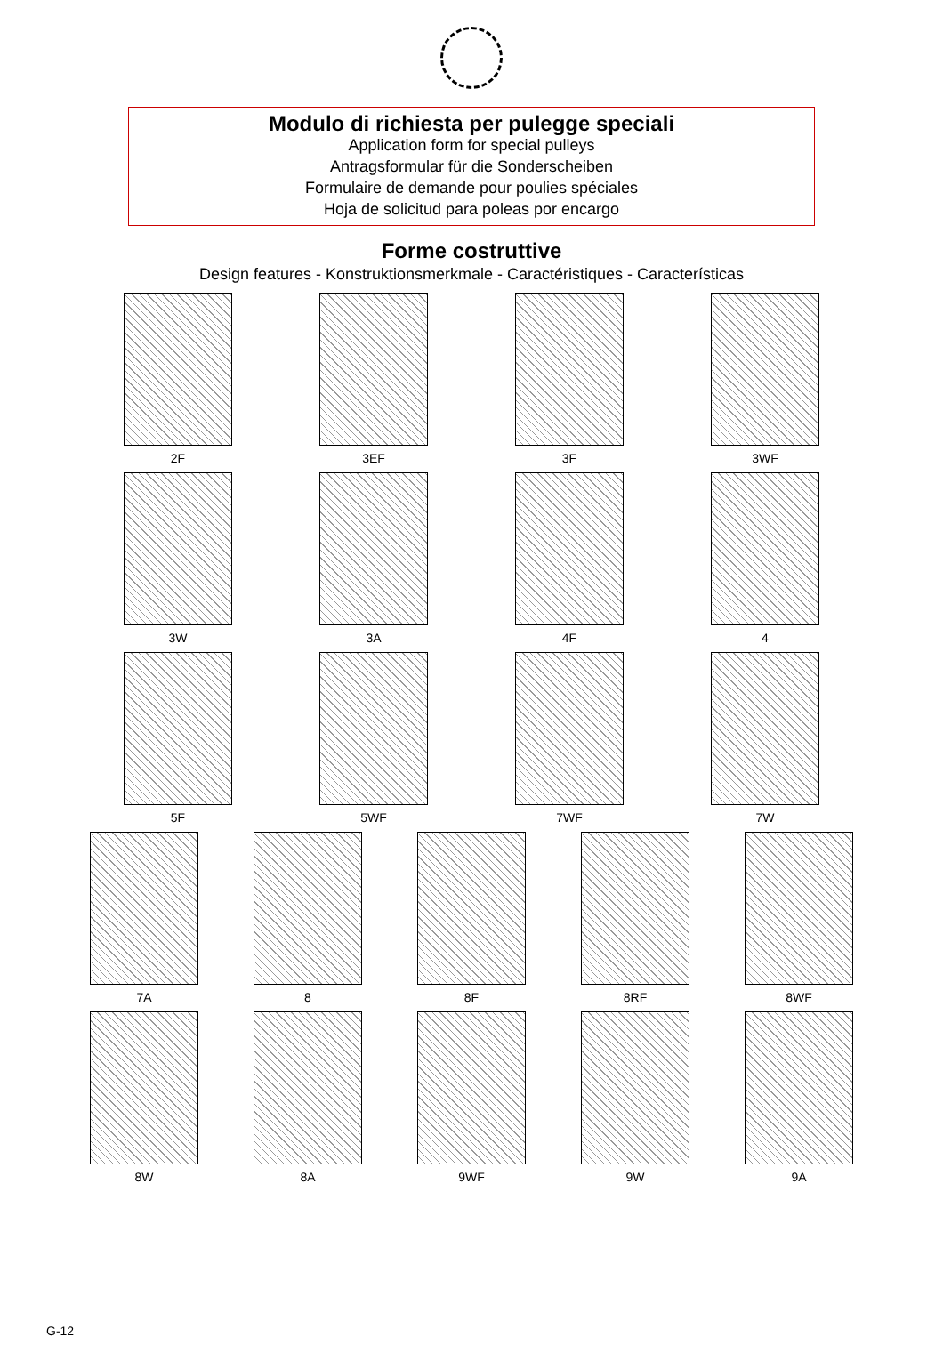Modulo di richiesta per pulegge speciali
Application form for special pulleys
Antragsformular für die Sonderscheiben
Formulaire de demande pour poulies spéciales
Hoja de solicitud para poleas por encargo
Forme costruttive
Design features - Konstruktionsmerkmale - Caractéristiques - Características
2F 3EF 3F 3WF
3W 3A 4F 4
5F 5WF 7WF 7W
7A 8 8F 8RF 8WF
8W 8A 9WF 9W 9A
G-12